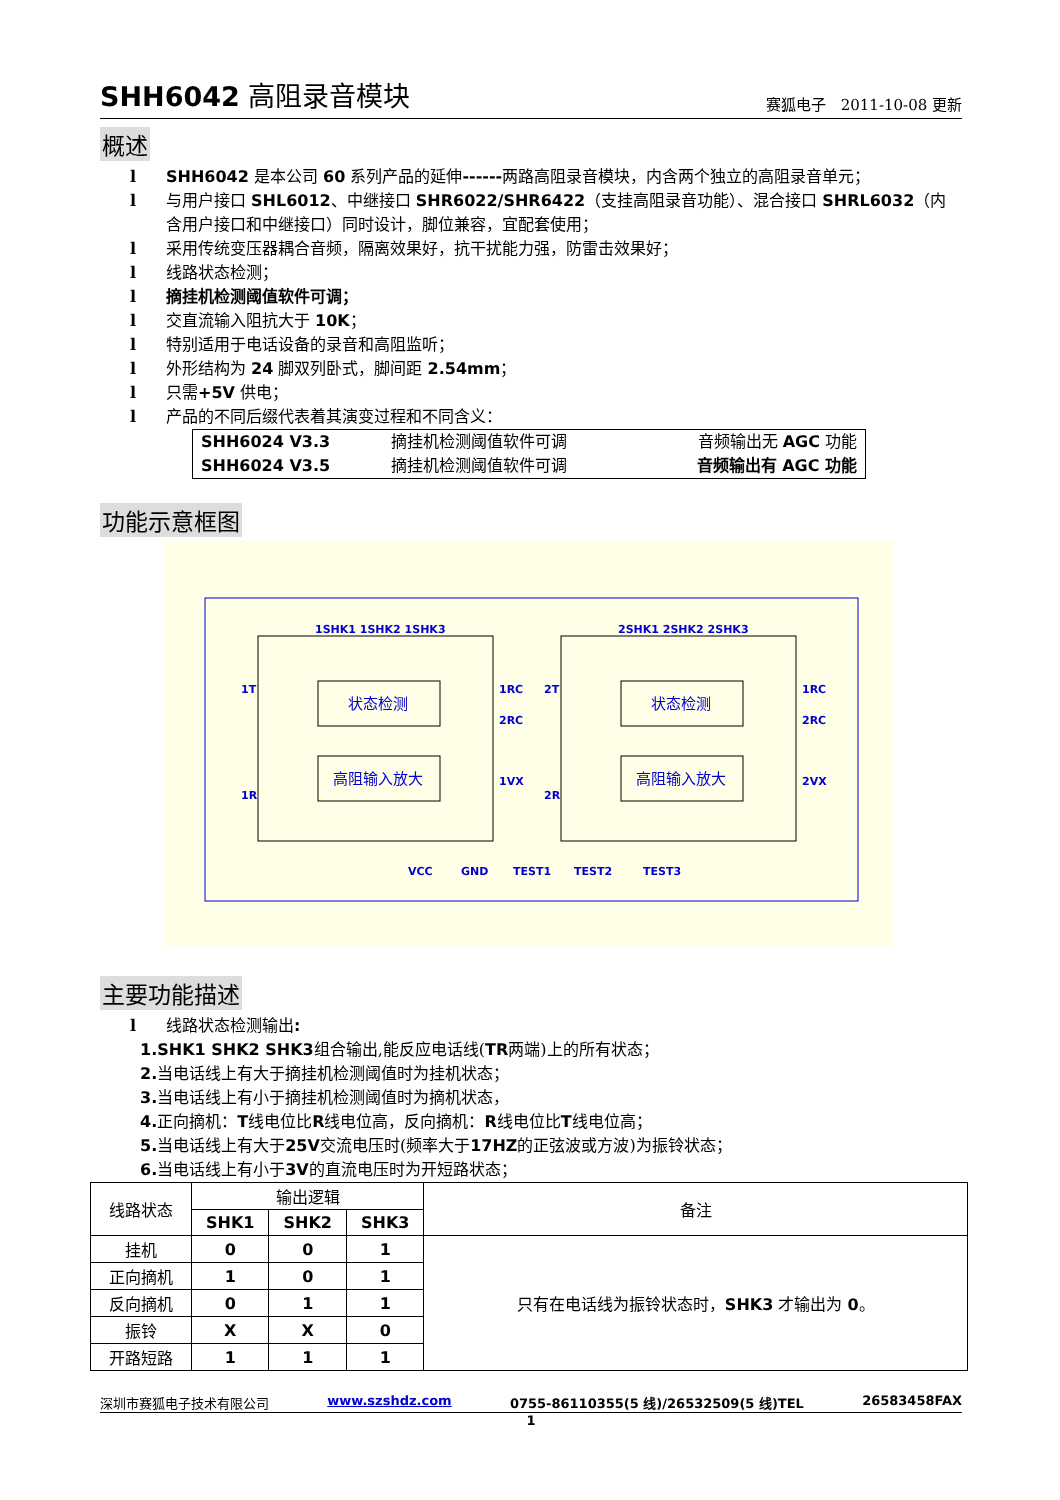SHH6042 高阻录音模块
赛狐电子　2011-10-08 更新
概述
l SHH6042 是本公司 60 系列产品的延伸------两路高阻录音模块，内含两个独立的高阻录音单元；
l 与用户接口 SHL6012、中继接口 SHR6022/SHR6422（支挂高阻录音功能）、混合接口 SHRL6032（内含用户接口和中继接口）同时设计，脚位兼容，宜配套使用；
l 采用传统变压器耦合音频，隔离效果好，抗干扰能力强，防雷击效果好；
l 线路状态检测；
l 摘挂机检测阈值软件可调；
l 交直流输入阻抗大于 10K；
l 特别适用于电话设备的录音和高阻监听；
l 外形结构为 24 脚双列卧式，脚间距 2.54mm；
l 只需+5V 供电；
l 产品的不同后缀代表着其演变过程和不同含义：
| SHH6024 V3.3 | 摘挂机检测阈值软件可调 | 音频输出无 AGC 功能 |
| SHH6024 V3.5 | 摘挂机检测阈值软件可调 | 音频输出有 AGC 功能 |
功能示意框图
1SHK1 1SHK2 1SHK3
2SHK1 2SHK2 2SHK3
1T
1R
1RC
2RC
1VX
2T
2R
1RC
2RC
2VX
状态检测
高阻输入放大
状态检测
高阻输入放大
VCC
GND
TEST1
TEST2
TEST3
主要功能描述
l 线路状态检测输出:
1. SHK1 SHK2 SHK3 组合输出,能反应电话线(TR 两端)上的所有状态；
2. 当电话线上有大于摘挂机检测阈值时为挂机状态；
3. 当电话线上有小于摘挂机检测阈值时为摘机状态，
4. 正向摘机： T 线电位比 R 线电位高，反向摘机： R 线电位比 T 线电位高；
5. 当电话线上有大于 25V 交流电压时(频率大于 17HZ 的正弦波或方波)为振铃状态；
6. 当电话线上有小于 3V 的直流电压时为开短路状态；
| 线路状态 | 输出逻辑 | | | 备注 |
| --- | --- | --- | --- | --- |
| | SHK1 | SHK2 | SHK3 | |
| 挂机 | 0 | 0 | 1 | 只有在电话线为振铃状态时， SHK3 才输出为 0 。 |
| 正向摘机 | 1 | 0 | 1 | |
| 反向摘机 | 0 | 1 | 1 | |
| 振铃 | X | X | 0 | |
| 开路短路 | 1 | 1 | 1 | |
深圳市赛狐电子技术有限公司 www.szshdz.com 0755-86110355(5 线)/26532509(5 线)TEL 26583458FAX
1